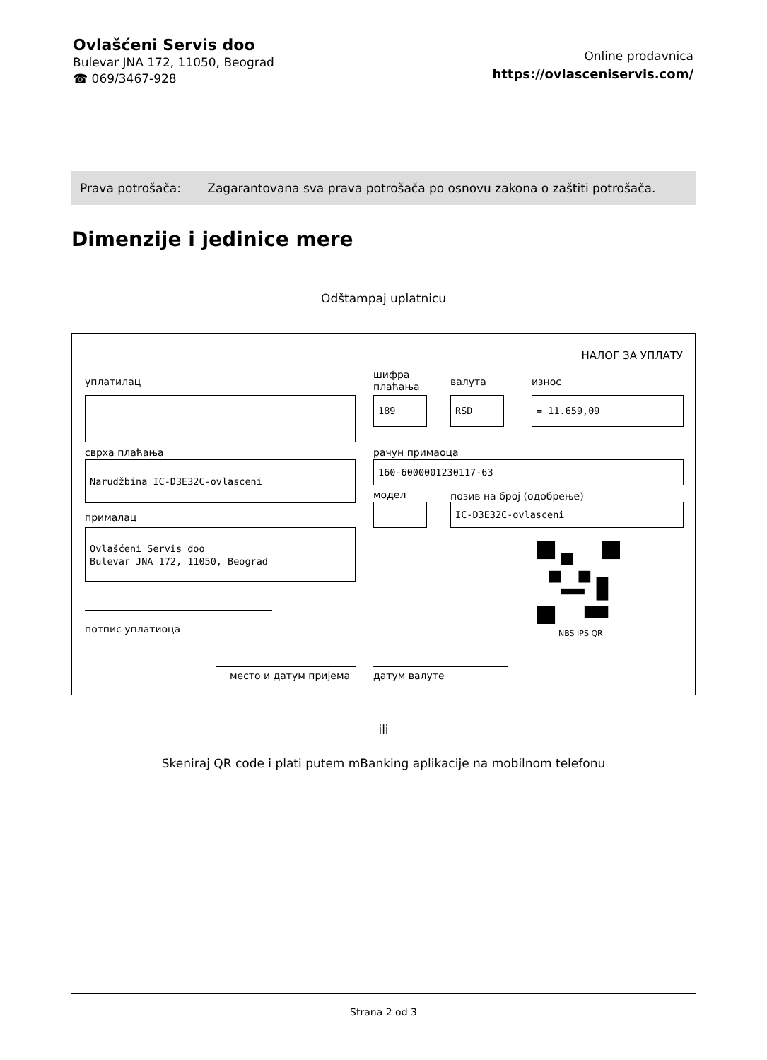Ovlašćeni Servis doo
Bulevar JNA 172, 11050, Beograd
☎ 069/3467-928
Online prodavnica
https://ovlasceniservis.com/
Prava potrošača: Zagarantovana sva prava potrošača po osnovu zakona o zaštiti potrošača.
Dimenzije i jedinice mere
Odštampaj uplatnicu
НАЛОГ ЗА УПЛАТУ
уплатилац
шифра
плаћања
валута износ
189 RSD = 11.659,09
сврха плаћања рачун примаоца
Narudžbina IC-D3E32C-ovlasceni 160-6000001230117-63
модел позив на број (одобрење)
IC-D3E32C-ovlasceni
прималац
Ovlašćeni Servis doo
Bulevar JNA 172, 11050, Beograd
NBS IPS QR
потпис уплатиоца
место и датум пријема датум валуте
ili
Skeniraj QR code i plati putem mBanking aplikacije na mobilnom telefonu
Strana 2 od 3